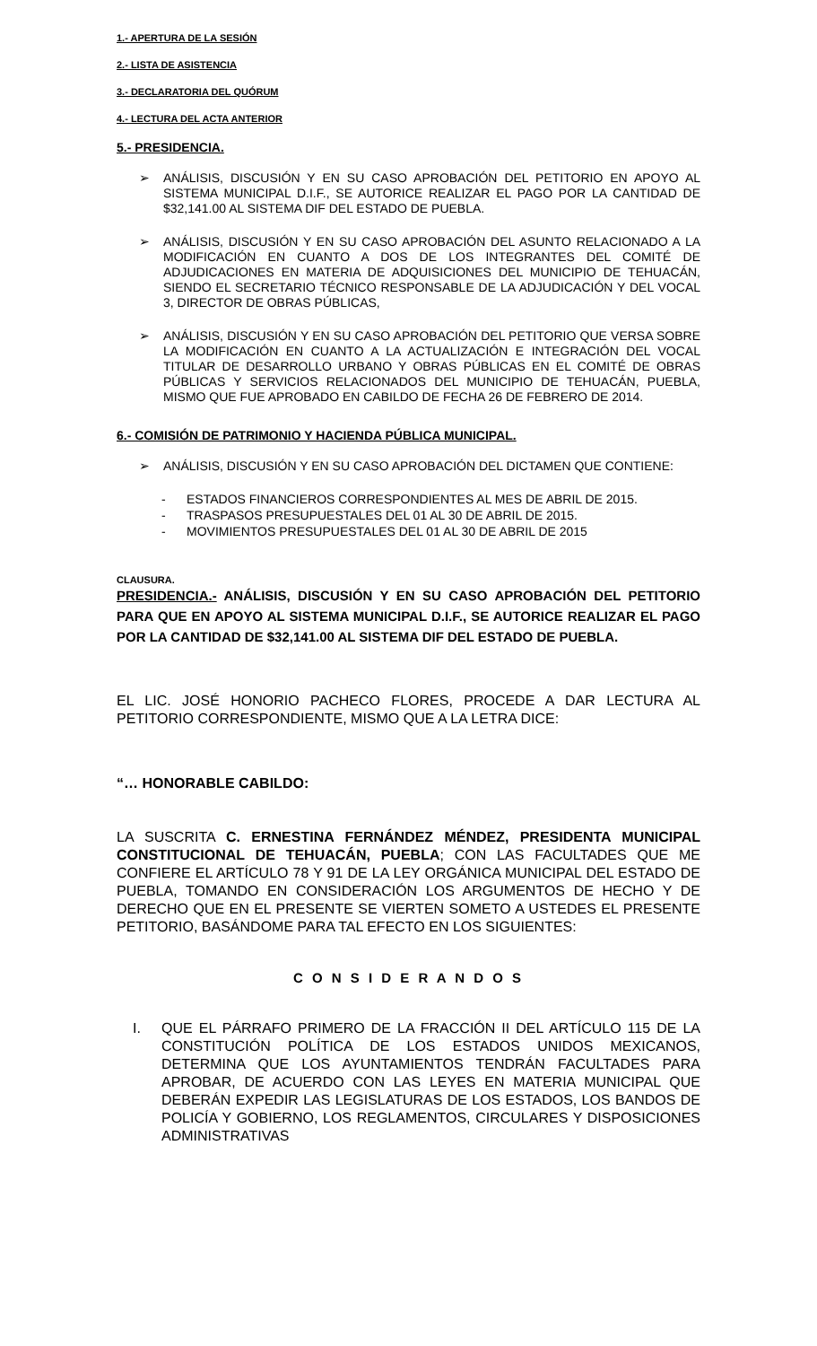1.- APERTURA DE LA SESIÓN
2.- LISTA DE ASISTENCIA
3.- DECLARATORIA DEL QUÓRUM
4.- LECTURA DEL ACTA ANTERIOR
5.- PRESIDENCIA.
➢ ANÁLISIS, DISCUSIÓN Y EN SU CASO APROBACIÓN DEL PETITORIO EN APOYO AL SISTEMA MUNICIPAL D.I.F., SE AUTORICE REALIZAR EL PAGO POR LA CANTIDAD DE $32,141.00 AL SISTEMA DIF DEL ESTADO DE PUEBLA.
➢ ANÁLISIS, DISCUSIÓN Y EN SU CASO APROBACIÓN DEL ASUNTO RELACIONADO A LA MODIFICACIÓN EN CUANTO A DOS DE LOS INTEGRANTES DEL COMITÉ DE ADJUDICACIONES EN MATERIA DE ADQUISICIONES DEL MUNICIPIO DE TEHUACÁN, SIENDO EL SECRETARIO TÉCNICO RESPONSABLE DE LA ADJUDICACIÓN Y DEL VOCAL 3, DIRECTOR DE OBRAS PÚBLICAS,
➢ ANÁLISIS, DISCUSIÓN Y EN SU CASO APROBACIÓN DEL PETITORIO QUE VERSA SOBRE LA MODIFICACIÓN EN CUANTO A LA ACTUALIZACIÓN E INTEGRACIÓN DEL VOCAL TITULAR DE DESARROLLO URBANO Y OBRAS PÚBLICAS EN EL COMITÉ DE OBRAS PÚBLICAS Y SERVICIOS RELACIONADOS DEL MUNICIPIO DE TEHUACÁN, PUEBLA, MISMO QUE FUE APROBADO EN CABILDO DE FECHA 26 DE FEBRERO DE 2014.
6.- COMISIÓN DE PATRIMONIO Y HACIENDA PÚBLICA MUNICIPAL.
➢ ANÁLISIS, DISCUSIÓN Y EN SU CASO APROBACIÓN DEL DICTAMEN QUE CONTIENE:
- ESTADOS FINANCIEROS CORRESPONDIENTES AL MES DE ABRIL DE 2015.
- TRASPASOS PRESUPUESTALES DEL 01 AL 30 DE ABRIL DE 2015.
- MOVIMIENTOS PRESUPUESTALES DEL 01 AL 30 DE ABRIL DE 2015
CLAUSURA.
PRESIDENCIA.- ANÁLISIS, DISCUSIÓN Y EN SU CASO APROBACIÓN DEL PETITORIO PARA QUE EN APOYO AL SISTEMA MUNICIPAL D.I.F., SE AUTORICE REALIZAR EL PAGO POR LA CANTIDAD DE $32,141.00 AL SISTEMA DIF DEL ESTADO DE PUEBLA.
EL LIC. JOSÉ HONORIO PACHECO FLORES, PROCEDE A DAR LECTURA AL PETITORIO CORRESPONDIENTE, MISMO QUE A LA LETRA DICE:
“… HONORABLE CABILDO:
LA SUSCRITA C. ERNESTINA FERNÁNDEZ MÉNDEZ, PRESIDENTA MUNICIPAL CONSTITUCIONAL DE TEHUACÁN, PUEBLA; CON LAS FACULTADES QUE ME CONFIERE EL ARTÍCULO 78 Y 91 DE LA LEY ORGÁNICA MUNICIPAL DEL ESTADO DE PUEBLA, TOMANDO EN CONSIDERACIÓN LOS ARGUMENTOS DE HECHO Y DE DERECHO QUE EN EL PRESENTE SE VIERTEN SOMETO A USTEDES EL PRESENTE PETITORIO, BASÁNDOME PARA TAL EFECTO EN LOS SIGUIENTES:
C O N S I D E R A N D O S
I. QUE EL PÁRRAFO PRIMERO DE LA FRACCIÓN II DEL ARTÍCULO 115 DE LA CONSTITUCIÓN POLÍTICA DE LOS ESTADOS UNIDOS MEXICANOS, DETERMINA QUE LOS AYUNTAMIENTOS TENDRÁN FACULTADES PARA APROBAR, DE ACUERDO CON LAS LEYES EN MATERIA MUNICIPAL QUE DEBERÁN EXPEDIR LAS LEGISLATURAS DE LOS ESTADOS, LOS BANDOS DE POLICÍA Y GOBIERNO, LOS REGLAMENTOS, CIRCULARES Y DISPOSICIONES ADMINISTRATIVAS